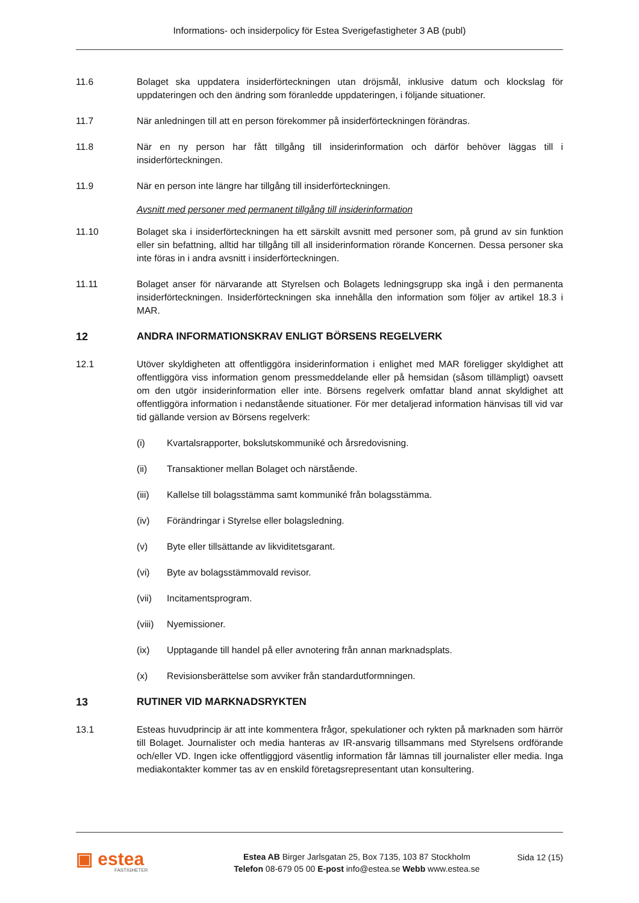Informations- och insiderpolicy för Estea Sverigefastigheter 3 AB (publ)
11.6 Bolaget ska uppdatera insiderförteckningen utan dröjsmål, inklusive datum och klockslag för uppdateringen och den ändring som föranledde uppdateringen, i följande situationer.
11.7 När anledningen till att en person förekommer på insiderförteckningen förändras.
11.8 När en ny person har fått tillgång till insiderinformation och därför behöver läggas till i insiderförteckningen.
11.9 När en person inte längre har tillgång till insiderförteckningen.
Avsnitt med personer med permanent tillgång till insiderinformation
11.10 Bolaget ska i insiderförteckningen ha ett särskilt avsnitt med personer som, på grund av sin funktion eller sin befattning, alltid har tillgång till all insiderinformation rörande Koncernen. Dessa personer ska inte föras in i andra avsnitt i insiderförteckningen.
11.11 Bolaget anser för närvarande att Styrelsen och Bolagets ledningsgrupp ska ingå i den permanenta insiderförteckningen. Insiderförteckningen ska innehålla den information som följer av artikel 18.3 i MAR.
12 ANDRA INFORMATIONSKRAV ENLIGT BÖRSENS REGELVERK
12.1 Utöver skyldigheten att offentliggöra insiderinformation i enlighet med MAR föreligger skyldighet att offentliggöra viss information genom pressmeddelande eller på hemsidan (såsom tillämpligt) oavsett om den utgör insiderinformation eller inte. Börsens regelverk omfattar bland annat skyldighet att offentliggöra information i nedanstående situationer. För mer detaljerad information hänvisas till vid var tid gällande version av Börsens regelverk:
(i) Kvartalsrapporter, bokslutskommuniké och årsredovisning.
(ii) Transaktioner mellan Bolaget och närstående.
(iii) Kallelse till bolagsstämma samt kommuniké från bolagsstämma.
(iv) Förändringar i Styrelse eller bolagsledning.
(v) Byte eller tillsättande av likviditetsgarant.
(vi) Byte av bolagsstämmovald revisor.
(vii) Incitamentsprogram.
(viii)
Nyemissioner.
(ix) Upptagande till handel på eller avnotering från annan marknadsplats.
(x) Revisionsberättelse som avviker från standardutformningen.
13 RUTINER VID MARKNADSRYKTEN
13.1 Esteas huvudprincip är att inte kommentera frågor, spekulationer och rykten på marknaden som härrör till Bolaget. Journalister och media hanteras av IR-ansvarig tillsammans med Styrelsens ordförande och/eller VD. Ingen icke offentliggjord väsentlig information får lämnas till journalister eller media. Inga mediakontakter kommer tas av en enskild företagsrepresentant utan konsultering.
▣ estea
FASTIGHETER
Estea AB Birger Jarlsgatan 25, Box 7135, 103 87 Stockholm
Telefon 08-679 05 00 E-post info@estea.se Webb www.estea.se
Sida 12 (15)